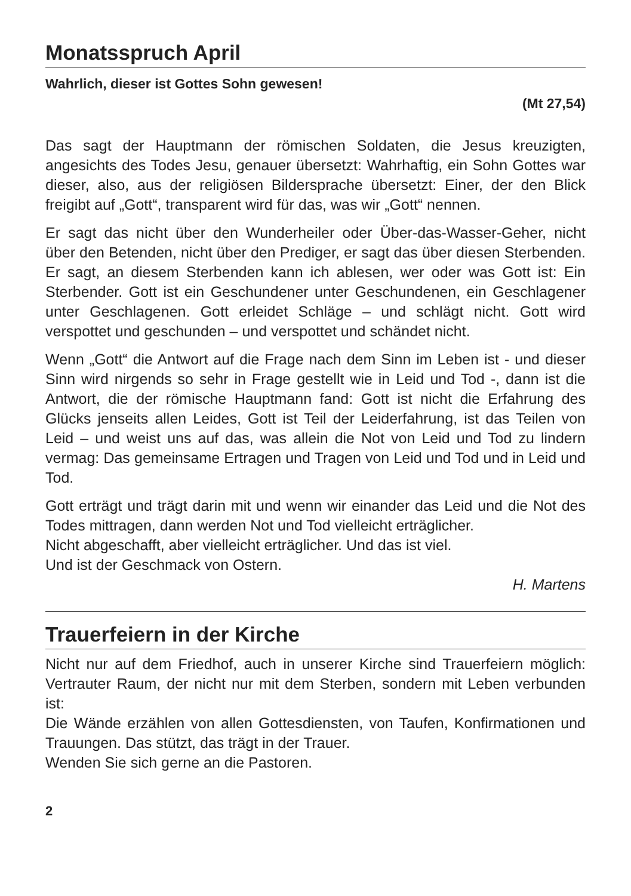Monatsspruch April
Wahrlich, dieser ist Gottes Sohn gewesen!
(Mt 27,54)
Das sagt der Hauptmann der römischen Soldaten, die Jesus kreuzigten, angesichts des Todes Jesu, genauer übersetzt: Wahrhaftig, ein Sohn Gottes war dieser, also, aus der religiösen Bildersprache übersetzt: Einer, der den Blick freigibt auf „Gott“, transparent wird für das, was wir „Gott“ nennen.
Er sagt das nicht über den Wunderheiler oder Über-das-Wasser-Geher, nicht über den Betenden, nicht über den Prediger, er sagt das über diesen Sterbenden. Er sagt, an diesem Sterbenden kann ich ablesen, wer oder was Gott ist: Ein Sterbender. Gott ist ein Geschundener unter Geschundenen, ein Geschlagener unter Geschlagenen. Gott erleidet Schläge – und schlägt nicht. Gott wird verspottet und geschunden – und verspottet und schändet nicht.
Wenn „Gott“ die Antwort auf die Frage nach dem Sinn im Leben ist - und dieser Sinn wird nirgends so sehr in Frage gestellt wie in Leid und Tod -, dann ist die Antwort, die der römische Hauptmann fand: Gott ist nicht die Erfahrung des Glücks jenseits allen Leides, Gott ist Teil der Leiderfahrung, ist das Teilen von Leid – und weist uns auf das, was allein die Not von Leid und Tod zu lindern vermag: Das gemeinsame Ertragen und Tragen von Leid und Tod und in Leid und Tod.
Gott erträgt und trägt darin mit und wenn wir einander das Leid und die Not des Todes mittragen, dann werden Not und Tod vielleicht erträglicher.
Nicht abgeschafft, aber vielleicht erträglicher. Und das ist viel.
Und ist der Geschmack von Ostern.
H. Martens
Trauerfeiern in der Kirche
Nicht nur auf dem Friedhof, auch in unserer Kirche sind Trauerfeiern möglich: Vertrauter Raum, der nicht nur mit dem Sterben, sondern mit Leben verbunden ist:
Die Wände erzählen von allen Gottesdiensten, von Taufen, Konfirmationen und Trauungen. Das stützt, das trägt in der Trauer.
Wenden Sie sich gerne an die Pastoren.
2